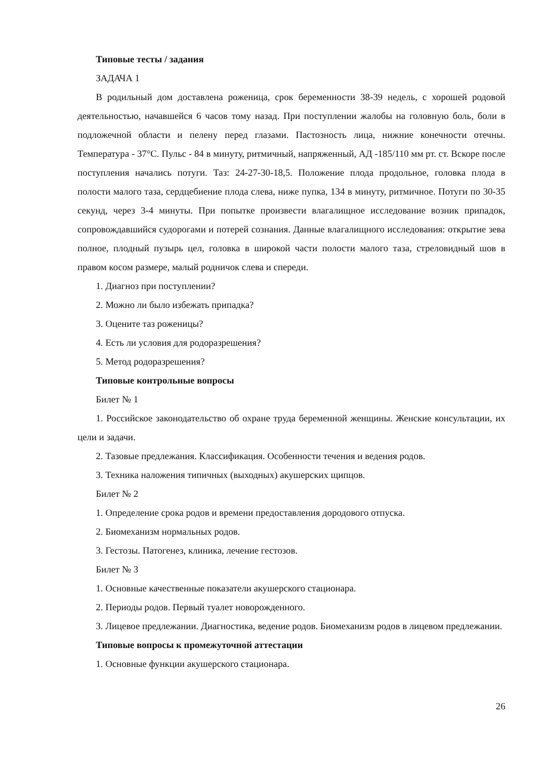Типовые тесты / задания
ЗАДАЧА 1
В родильный дом доставлена роженица, срок беременности 38-39 недель, с хорошей родовой деятельностью, начавшейся 6 часов тому назад. При поступлении жалобы на головную боль, боли в подложечной области и пелену перед глазами. Пастозность лица, нижние конечности отечны. Температура - 37°С. Пульс - 84 в минуту, ритмичный, напряженный, АД -185/110 мм рт. ст. Вскоре после поступления начались потуги. Таз: 24-27-30-18,5. Положение плода продольное, головка плода в полости малого таза, сердцебиение плода слева, ниже пупка, 134 в минуту, ритмичное. Потуги по 30-35 секунд, через 3-4 минуты. При попытке произвести влагалищное исследование возник припадок, сопровождавшийся судорогами и потерей сознания. Данные влагалищного исследования: открытие зева полное, плодный пузырь цел, головка в широкой части полости малого таза, стреловидный шов в правом косом размере, малый родничок слева и спереди.
1. Диагноз при поступлении?
2. Можно ли было избежать припадка?
3. Оцените таз роженицы?
4. Есть ли условия для родоразрешения?
5. Метод родоразрешения?
Типовые контрольные вопросы
Билет № 1
1. Российское законодательство об охране труда беременной женщины. Женские консультации, их цели и задачи.
2. Тазовые предлежания. Классификация. Особенности течения и ведения родов.
3. Техника наложения типичных (выходных) акушерских щипцов.
Билет № 2
1. Определение срока родов и времени предоставления дородового отпуска.
2. Биомеханизм нормальных родов.
3. Гестозы. Патогенез, клиника, лечение гестозов.
Билет № 3
1. Основные качественные показатели акушерского стационара.
2. Периоды родов. Первый туалет новорожденного.
3. Лицевое предлежании. Диагностика, ведение родов. Биомеханизм родов в лицевом предлежании.
Типовые вопросы к промежуточной аттестации
1. Основные функции акушерского стационара.
26